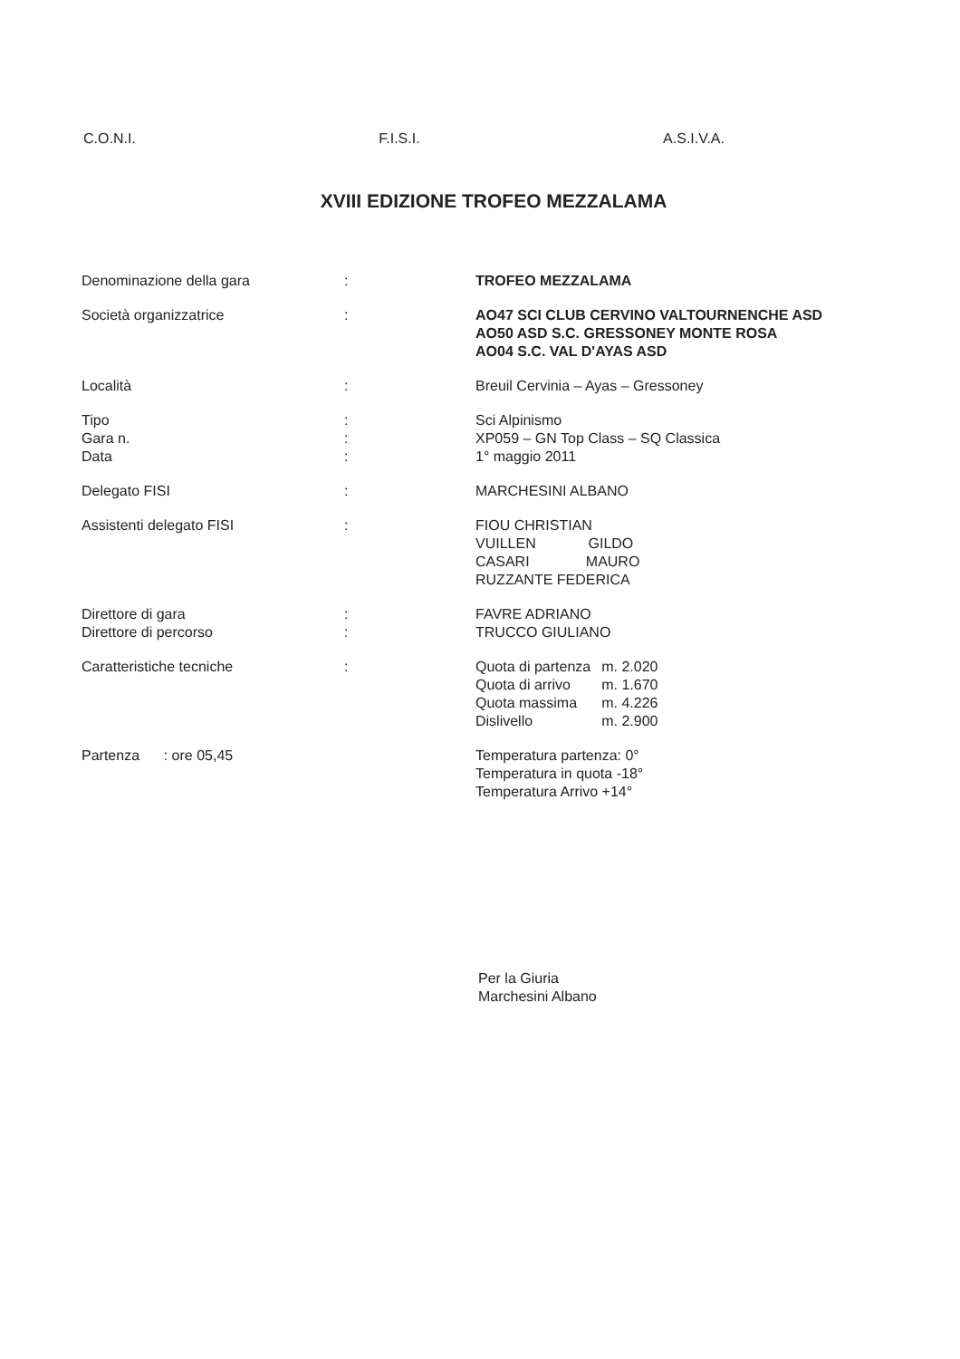C.O.N.I. F.I.S.I. A.S.I.V.A.
XVIII EDIZIONE TROFEO MEZZALAMA
| Denominazione della gara | : | TROFEO MEZZALAMA |
| Società organizzatrice | : | AO47 SCI CLUB CERVINO VALTOURNENCHE ASD AO50 ASD S.C. GRESSONEY MONTE ROSA AO04 S.C. VAL D'AYAS ASD |
| Località | : | Breuil Cervinia – Ayas – Gressoney |
| Tipo Gara n. Data | : : : | Sci Alpinismo XP059 – GN Top Class – SQ Classica 1° maggio 2011 |
| Delegato FISI | : | MARCHESINI ALBANO |
| Assistenti delegato FISI | : | FIOU CHRISTIAN VUILLEN GILDO CASARI MAURO RUZZANTE FEDERICA |
| Direttore di gara Direttore di percorso | : : | FAVRE ADRIANO TRUCCO GIULIANO |
| Caratteristiche tecniche | : | / Quota di partenza / m. 2.020 / / Quota di arrivo / m. 1.670 / / Quota massima / m. 4.226 / / Dislivello / m. 2.900 / |
| Partenza : ore 05,45 | | Temperatura partenza: 0° Temperatura in quota -18° Temperatura Arrivo +14° |
Per la Giuria
Marchesini Albano